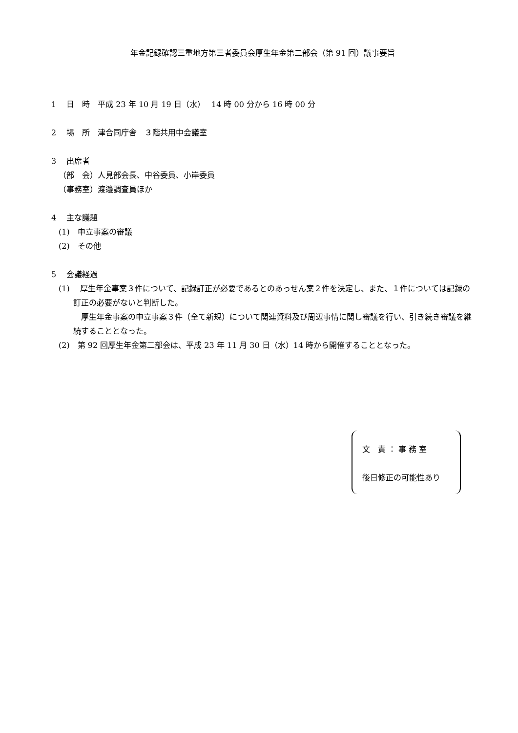年金記録確認三重地方第三者委員会厚生年金第二部会（第 91 回）議事要旨
1　 日　時　平成 23 年 10 月 19 日（水）　 14 時 00 分から 16 時 00 分
2　 場　所　津合同庁舎　３階共用中会議室
3　 出席者
（部　会）人見部会長、中谷委員、小岸委員
（事務室）渡邉調査員ほか
4　 主な議題
(1)　申立事案の審議
(2)　その他
5　 会議経過
(1)　 厚生年金事案３件について、記録訂正が必要であるとのあっせん案２件を決定し、また、１件については記録の訂正の必要がないと判断した。
厚生年金事案の申立事案３件（全て新規）について関連資料及び周辺事情に関し審議を行い、引き続き審議を継続することとなった。
(2)　第 92 回厚生年金第二部会は、平成 23 年 11 月 30 日（水）14 時から開催することとなった。
文　責 ： 事 務 室
後日修正の可能性あり